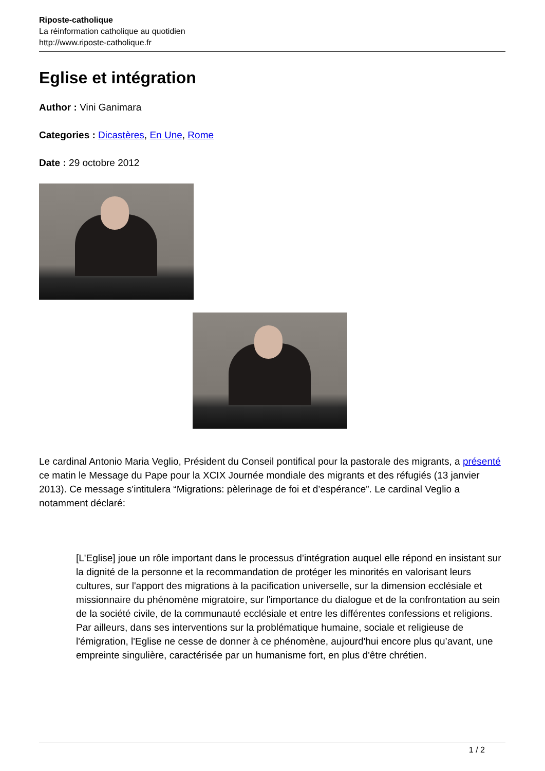Riposte-catholique
La réinformation catholique au quotidien
http://www.riposte-catholique.fr
Eglise et intégration
Author : Vini Ganimara
Categories : Dicastères, En Une, Rome
Date : 29 octobre 2012
Le cardinal Antonio Maria Veglio, Président du Conseil pontifical pour la pastorale des migrants, a présenté ce matin le Message du Pape pour la XCIX Journée mondiale des migrants et des réfugiés (13 janvier 2013). Ce message s'intitulera “Migrations: pèlerinage de foi et d’espérance”. Le cardinal Veglio a notamment déclaré:
[L'Eglise] joue un rôle important dans le processus d’intégration auquel elle répond en insistant sur la dignité de la personne et la recommandation de protéger les minorités en valorisant leurs cultures, sur l'apport des migrations à la pacification universelle, sur la dimension ecclésiale et missionnaire du phénomène migratoire, sur l'importance du dialogue et de la confrontation au sein de la société civile, de la communauté ecclésiale et entre les différentes confessions et religions. Par ailleurs, dans ses interventions sur la problématique humaine, sociale et religieuse de l'émigration, l'Eglise ne cesse de donner à ce phénomène, aujourd'hui encore plus qu’avant, une empreinte singulière, caractérisée par un humanisme fort, en plus d'être chrétien.
1 / 2